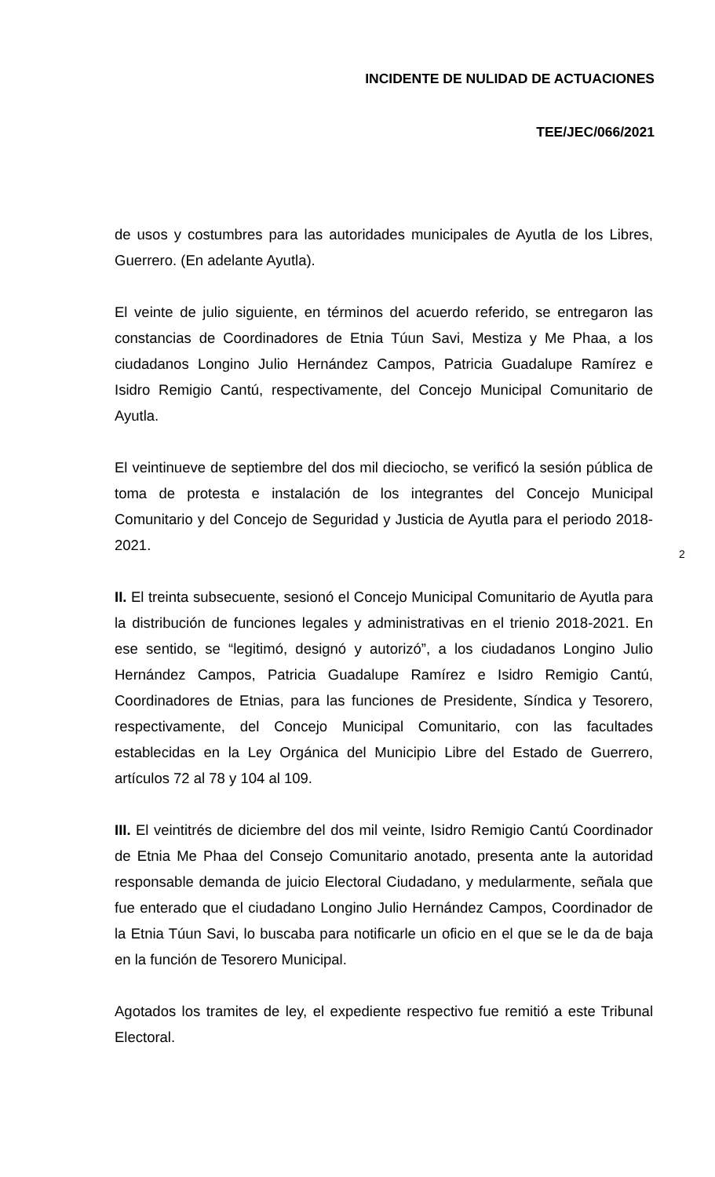INCIDENTE DE NULIDAD DE ACTUACIONES
TEE/JEC/066/2021
de usos y costumbres para las autoridades municipales de Ayutla de los Libres, Guerrero. (En adelante Ayutla).
El veinte de julio siguiente, en términos del acuerdo referido, se entregaron las constancias de Coordinadores de Etnia Túun Savi, Mestiza y Me Phaa, a los ciudadanos Longino Julio Hernández Campos, Patricia Guadalupe Ramírez e Isidro Remigio Cantú, respectivamente, del Concejo Municipal Comunitario de Ayutla.
El veintinueve de septiembre del dos mil dieciocho, se verificó la sesión pública de toma de protesta e instalación de los integrantes del Concejo Municipal Comunitario y del Concejo de Seguridad y Justicia de Ayutla para el periodo 2018-2021.
II. El treinta subsecuente, sesionó el Concejo Municipal Comunitario de Ayutla para la distribución de funciones legales y administrativas en el trienio 2018-2021. En ese sentido, se “legitimó, designó y autorizó”, a los ciudadanos Longino Julio Hernández Campos, Patricia Guadalupe Ramírez e Isidro Remigio Cantú, Coordinadores de Etnias, para las funciones de Presidente, Síndica y Tesorero, respectivamente, del Concejo Municipal Comunitario, con las facultades establecidas en la Ley Orgánica del Municipio Libre del Estado de Guerrero, artículos 72 al 78 y 104 al 109.
III. El veintitrés de diciembre del dos mil veinte, Isidro Remigio Cantú Coordinador de Etnia Me Phaa del Consejo Comunitario anotado, presenta ante la autoridad responsable demanda de juicio Electoral Ciudadano, y medularmente, señala que fue enterado que el ciudadano Longino Julio Hernández Campos, Coordinador de la Etnia Túun Savi, lo buscaba para notificarle un oficio en el que se le da de baja en la función de Tesorero Municipal.
Agotados los tramites de ley, el expediente respectivo fue remitió a este Tribunal Electoral.
2